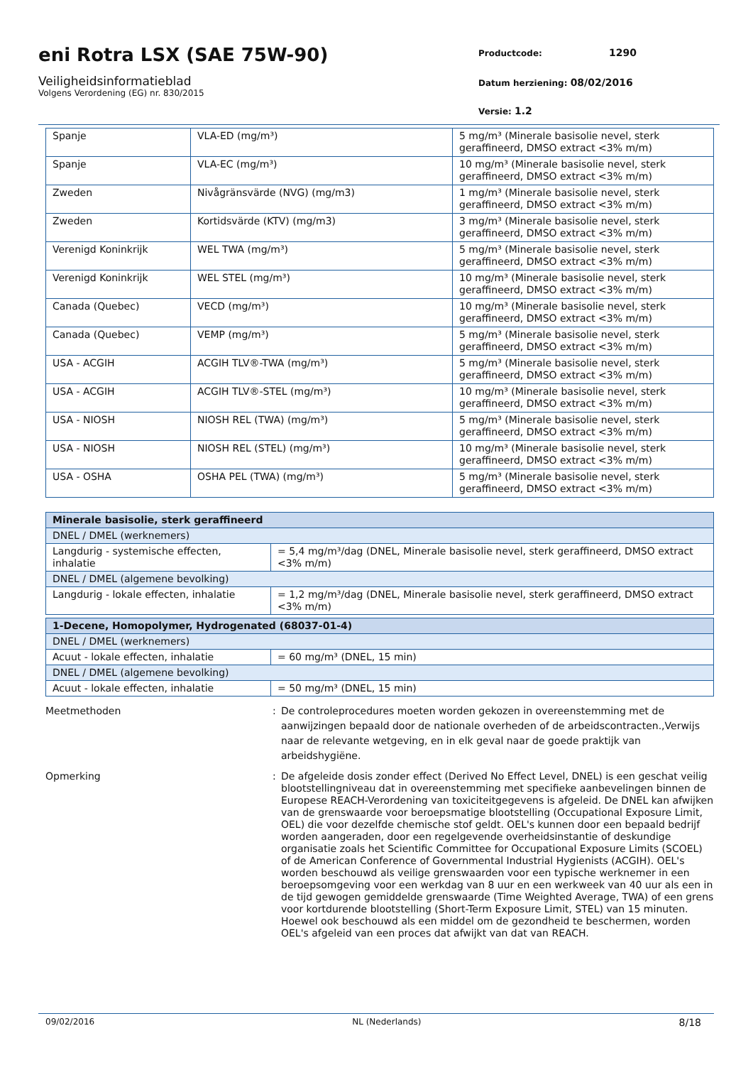eni Rotra LSX (SAE 75W-90)
Veiligheidsinformatieblad
Volgens Verordening (EG) nr. 830/2015
Productcode: 1290
Datum herziening: 08/02/2016
Versie: 1.2
| Spanje | VLA-ED (mg/m³) | 5 mg/m³ (Minerale basisolie nevel, sterk geraffineerd, DMSO extract <3% m/m) |
| Spanje | VLA-EC (mg/m³) | 10 mg/m³ (Minerale basisolie nevel, sterk geraffineerd, DMSO extract <3% m/m) |
| Zweden | Nivågränsvärde (NVG) (mg/m3) | 1 mg/m³ (Minerale basisolie nevel, sterk geraffineerd, DMSO extract <3% m/m) |
| Zweden | Kortidsvärde (KTV) (mg/m3) | 3 mg/m³ (Minerale basisolie nevel, sterk geraffineerd, DMSO extract <3% m/m) |
| Verenigd Koninkrijk | WEL TWA (mg/m³) | 5 mg/m³ (Minerale basisolie nevel, sterk geraffineerd, DMSO extract <3% m/m) |
| Verenigd Koninkrijk | WEL STEL (mg/m³) | 10 mg/m³ (Minerale basisolie nevel, sterk geraffineerd, DMSO extract <3% m/m) |
| Canada (Quebec) | VECD (mg/m³) | 10 mg/m³ (Minerale basisolie nevel, sterk geraffineerd, DMSO extract <3% m/m) |
| Canada (Quebec) | VEMP (mg/m³) | 5 mg/m³ (Minerale basisolie nevel, sterk geraffineerd, DMSO extract <3% m/m) |
| USA - ACGIH | ACGIH TLV®-TWA (mg/m³) | 5 mg/m³ (Minerale basisolie nevel, sterk geraffineerd, DMSO extract <3% m/m) |
| USA - ACGIH | ACGIH TLV®-STEL (mg/m³) | 10 mg/m³ (Minerale basisolie nevel, sterk geraffineerd, DMSO extract <3% m/m) |
| USA - NIOSH | NIOSH REL (TWA) (mg/m³) | 5 mg/m³ (Minerale basisolie nevel, sterk geraffineerd, DMSO extract <3% m/m) |
| USA - NIOSH | NIOSH REL (STEL) (mg/m³) | 10 mg/m³ (Minerale basisolie nevel, sterk geraffineerd, DMSO extract <3% m/m) |
| USA - OSHA | OSHA PEL (TWA) (mg/m³) | 5 mg/m³ (Minerale basisolie nevel, sterk geraffineerd, DMSO extract <3% m/m) |
| Minerale basisolie, sterk geraffineerd | |
| --- | --- |
| DNEL / DMEL (werknemers) | |
| Langdurig - systemische effecten, inhalatie | = 5,4 mg/m³/dag (DNEL, Minerale basisolie nevel, sterk geraffineerd, DMSO extract <3% m/m) |
| DNEL / DMEL (algemene bevolking) | |
| Langdurig - lokale effecten, inhalatie | = 1,2 mg/m³/dag (DNEL, Minerale basisolie nevel, sterk geraffineerd, DMSO extract <3% m/m) |
| 1-Decene, Homopolymer, Hydrogenated (68037-01-4) | |
| --- | --- |
| DNEL / DMEL (werknemers) | |
| Acuut - lokale effecten, inhalatie | = 60 mg/m³ (DNEL, 15 min) |
| DNEL / DMEL (algemene bevolking) | |
| Acuut - lokale effecten, inhalatie | = 50 mg/m³ (DNEL, 15 min) |
Meetmethoden : De controleprocedures moeten worden gekozen in overeenstemming met de aanwijzingen bepaald door de nationale overheden of de arbeidscontracten.,Verwijs naar de relevante wetgeving, en in elk geval naar de goede praktijk van arbeidshygiëne.
Opmerking : De afgeleide dosis zonder effect (Derived No Effect Level, DNEL) is een geschat veilig blootstellingniveau dat in overeenstemming met specifieke aanbevelingen binnen de Europese REACH-Verordening van toxiciteitgegevens is afgeleid. De DNEL kan afwijken van de grenswaarde voor beroepsmatige blootstelling (Occupational Exposure Limit, OEL) die voor dezelfde chemische stof geldt. OEL's kunnen door een bepaald bedrijf worden aangeraden, door een regelgevende overheidsinstantie of deskundige organisatie zoals het Scientific Committee for Occupational Exposure Limits (SCOEL) of de American Conference of Governmental Industrial Hygienists (ACGIH). OEL's worden beschouwd als veilige grenswaarden voor een typische werknemer in een beroepsomgeving voor een werkdag van 8 uur en een werkweek van 40 uur als een in de tijd gewogen gemiddelde grenswaarde (Time Weighted Average, TWA) of een grens voor kortdurende blootstelling (Short-Term Exposure Limit, STEL) van 15 minuten. Hoewel ook beschouwd als een middel om de gezondheid te beschermen, worden OEL's afgeleid van een proces dat afwijkt van dat van REACH.
09/02/2016 NL (Nederlands) 8/18